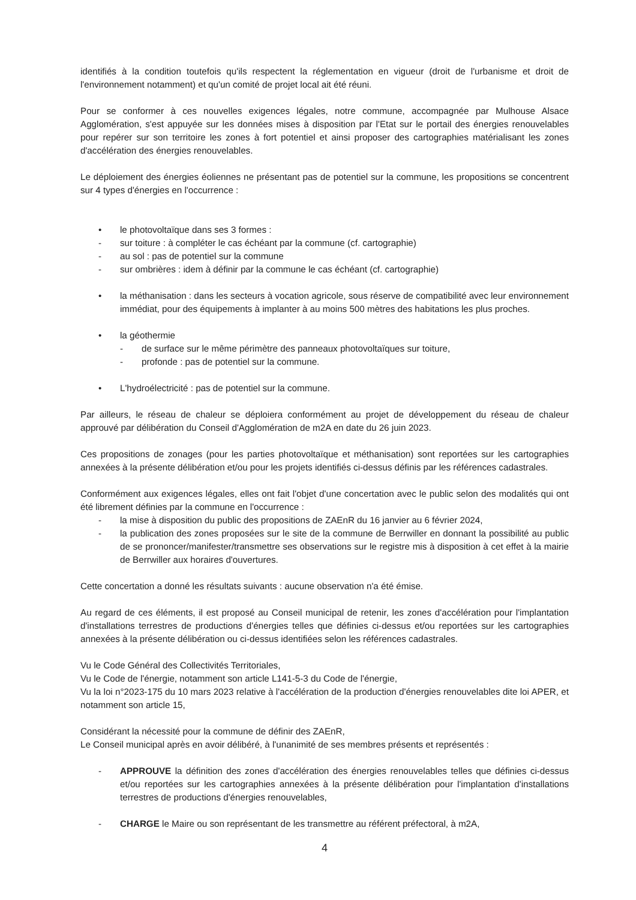identifiés à la condition toutefois qu'ils respectent la réglementation en vigueur (droit de l'urbanisme et droit de l'environnement notamment) et qu'un comité de projet local ait été réuni.
Pour se conformer à ces nouvelles exigences légales, notre commune, accompagnée par Mulhouse Alsace Agglomération, s'est appuyée sur les données mises à disposition par l'Etat sur le portail des énergies renouvelables pour repérer sur son territoire les zones à fort potentiel et ainsi proposer des cartographies matérialisant les zones d'accélération des énergies renouvelables.
Le déploiement des énergies éoliennes ne présentant pas de potentiel sur la commune, les propositions se concentrent sur 4 types d'énergies en l'occurrence :
• le photovoltaïque dans ses 3 formes :
- sur toiture : à compléter le cas échéant par la commune (cf. cartographie)
- au sol : pas de potentiel sur la commune
- sur ombrières : idem à définir par la commune le cas échéant (cf. cartographie)
• la méthanisation : dans les secteurs à vocation agricole, sous réserve de compatibilité avec leur environnement immédiat, pour des équipements à implanter à au moins 500 mètres des habitations les plus proches.
• la géothermie
- de surface sur le même périmètre des panneaux photovoltaïques sur toiture,
- profonde : pas de potentiel sur la commune.
• L'hydroélectricité : pas de potentiel sur la commune.
Par ailleurs, le réseau de chaleur se déploiera conformément au projet de développement du réseau de chaleur approuvé par délibération du Conseil d'Agglomération de m2A en date du 26 juin 2023.
Ces propositions de zonages (pour les parties photovoltaïque et méthanisation) sont reportées sur les cartographies annexées à la présente délibération et/ou pour les projets identifiés ci-dessus définis par les références cadastrales.
Conformément aux exigences légales, elles ont fait l'objet d'une concertation avec le public selon des modalités qui ont été librement définies par la commune en l'occurrence :
- la mise à disposition du public des propositions de ZAEnR du 16 janvier au 6 février 2024,
- la publication des zones proposées sur le site de la commune de Berrwiller en donnant la possibilité au public de se prononcer/manifester/transmettre ses observations sur le registre mis à disposition à cet effet à la mairie de Berrwiller aux horaires d'ouvertures.
Cette concertation a donné les résultats suivants : aucune observation n'a été émise.
Au regard de ces éléments, il est proposé au Conseil municipal de retenir, les zones d'accélération pour l'implantation d'installations terrestres de productions d'énergies telles que définies ci-dessus et/ou reportées sur les cartographies annexées à la présente délibération ou ci-dessus identifiées selon les références cadastrales.
Vu le Code Général des Collectivités Territoriales,
Vu le Code de l'énergie, notamment son article L141-5-3 du Code de l'énergie,
Vu la loi n°2023-175 du 10 mars 2023 relative à l'accélération de la production d'énergies renouvelables dite loi APER, et notamment son article 15,
Considérant la nécessité pour la commune de définir des ZAEnR,
Le Conseil municipal après en avoir délibéré, à l'unanimité de ses membres présents et représentés :
- APPROUVE la définition des zones d'accélération des énergies renouvelables telles que définies ci-dessus et/ou reportées sur les cartographies annexées à la présente délibération pour l'implantation d'installations terrestres de productions d'énergies renouvelables,
- CHARGE le Maire ou son représentant de les transmettre au référent préfectoral, à m2A,
4